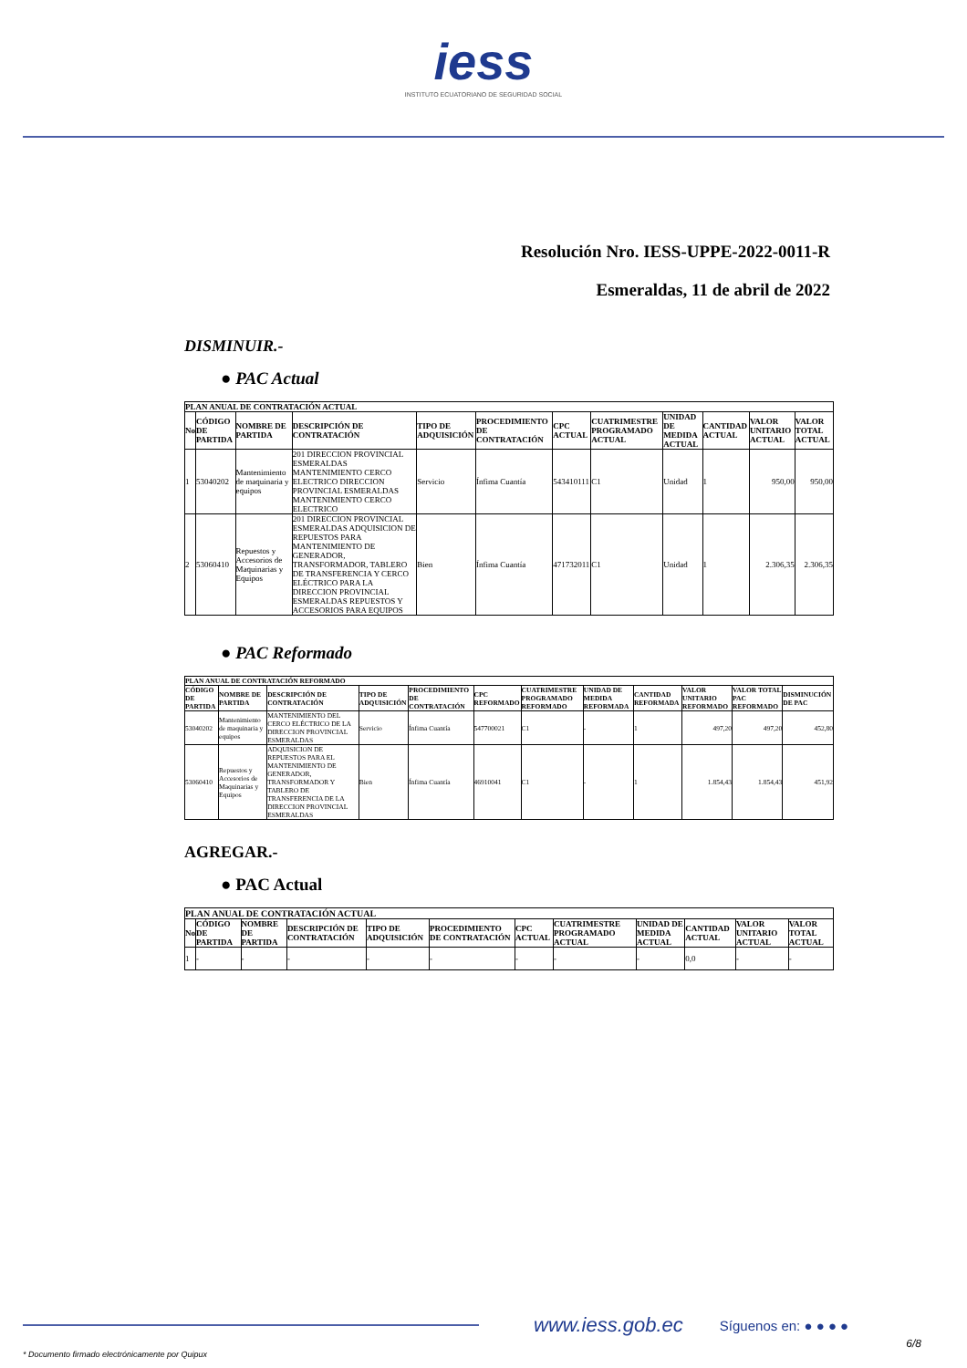iess
INSTITUTO ECUATORIANO DE SEGURIDAD SOCIAL
Resolución Nro. IESS-UPPE-2022-0011-R
Esmeraldas, 11 de abril de 2022
DISMINUIR.-
● PAC Actual
| PLAN ANUAL DE CONTRATACIÓN ACTUAL | | | | | | | | | | | |
| --- | --- | --- | --- | --- | --- | --- | --- | --- | --- | --- | --- |
| No | CÓDIGO DE PARTIDA | NOMBRE DE PARTIDA | DESCRIPCIÓN DE CONTRATACIÓN | TIPO DE ADQUISICIÓN | PROCEDIMIENTO DE CONTRATACIÓN | CPC ACTUAL | CUATRIMESTRE PROGRAMADO ACTUAL | UNIDAD DE MEDIDA ACTUAL | CANTIDAD ACTUAL | VALOR UNITARIO ACTUAL | VALOR TOTAL ACTUAL |
| 1 | 53040202 | Mantenimiento de maquinaria y equipos | 201 DIRECCION PROVINCIAL ESMERALDAS MANTENIMIENTO CERCO ELECTRICO DIRECCION PROVINCIAL ESMERALDAS MANTENIMIENTO CERCO ELECTRICO | Servicio | Ínfima Cuantía | 543410111 | C1 | Unidad | 1 | 950,00 | 950,00 |
| 2 | 53060410 | Repuestos y Accesorios de Maquinarias y Equipos | 201 DIRECCION PROVINCIAL ESMERALDAS ADQUISICION DE REPUESTOS PARA MANTENIMIENTO DE GENERADOR, TRANSFORMADOR, TABLERO DE TRANSFERENCIA Y CERCO ELÉCTRICO PARA LA DIRECCION PROVINCIAL ESMERALDAS REPUESTOS Y ACCESORIOS PARA EQUIPOS | Bien | Ínfima Cuantía | 471732011 | C1 | Unidad | 1 | 2.306,35 | 2.306,35 |
● PAC Reformado
| PLAN ANUAL DE CONTRATACIÓN REFORMADO | | | | | | | | | | | |
| --- | --- | --- | --- | --- | --- | --- | --- | --- | --- | --- | --- |
| CÓDIGO DE PARTIDA | NOMBRE DE PARTIDA | DESCRIPCIÓN DE CONTRATACIÓN | TIPO DE ADQUISICIÓN | PROCEDIMIENTO DE CONTRATACIÓN | CPC REFORMADO | CUATRIMESTRE PROGRAMADO REFORMADO | UNIDAD DE MEDIDA REFORMADA | CANTIDAD REFORMADA | VALOR UNITARIO REFORMADO | VALOR TOTAL PAC REFORMADO | DISMINUCIÓN DE PAC |
| 53040202 | Mantenimiento de maquinaria y equipos | MANTENIMIENTO DEL CERCO ELÉCTRICO DE LA DIRECCION PROVINCIAL ESMERALDAS | Servicio | Ínfima Cuantía | 547700021 | C1 | - | 1 | 497,20 | 497,20 | 452,80 |
| 53060410 | Repuestos y Accesorios de Maquinarias y Equipos | ADQUISICION DE REPUESTOS PARA EL MANTENIMIENTO DE GENERADOR, TRANSFORMADOR Y TABLERO DE TRANSFERENCIA DE LA DIRECCION PROVINCIAL ESMERALDAS | Bien | Ínfima Cuantía | 46910041 | C1 | - | 1 | 1.854,43 | 1.854,43 | 451,92 |
AGREGAR.-
● PAC Actual
| PLAN ANUAL DE CONTRATACIÓN ACTUAL | | | | | | | | | | | |
| --- | --- | --- | --- | --- | --- | --- | --- | --- | --- | --- | --- |
| No | CÓDIGO DE PARTIDA | NOMBRE DE PARTIDA | DESCRIPCIÓN DE CONTRATACIÓN | TIPO DE ADQUISICIÓN | PROCEDIMIENTO DE CONTRATACIÓN | CPC ACTUAL | CUATRIMESTRE PROGRAMADO ACTUAL | UNIDAD DE MEDIDA ACTUAL | CANTIDAD ACTUAL | VALOR UNITARIO ACTUAL | VALOR TOTAL ACTUAL |
| 1 | - | - | - | - | - | - | - | - | 0,0 | - | - |
www.iess.gob.ec Síguenos en: ● ● ● ●
* Documento firmado electrónicamente por Quipux 6/8